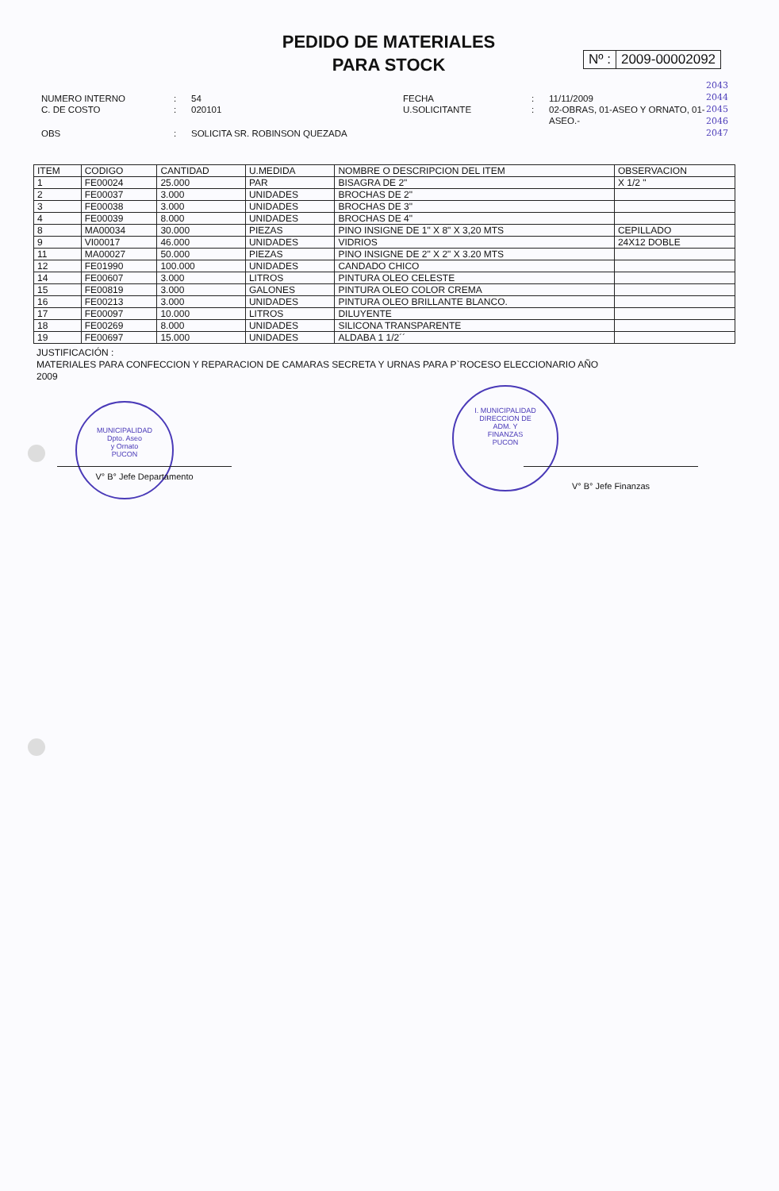PEDIDO DE MATERIALES
PARA STOCK
Nº : 2009-00002092
2043
2044
2045
2046
2047
| NUMERO INTERNO C. DE COSTO | : : | 54 020101 | FECHA U.SOLICITANTE | : : | 11/11/2009 02-OBRAS, 01-ASEO Y ORNATO, 01- ASEO.- |
| OBS | : | SOLICITA SR. ROBINSON QUEZADA | | | |
| ITEM | CODIGO | CANTIDAD | U.MEDIDA | NOMBRE O DESCRIPCION DEL ITEM | OBSERVACION |
| --- | --- | --- | --- | --- | --- |
| 1 | FE00024 | 25.000 | PAR | BISAGRA DE 2" | X 1/2 " |
| 2 | FE00037 | 3.000 | UNIDADES | BROCHAS DE 2" | |
| 3 | FE00038 | 3.000 | UNIDADES | BROCHAS DE 3" | |
| 4 | FE00039 | 8.000 | UNIDADES | BROCHAS DE 4" | |
| 8 | MA00034 | 30.000 | PIEZAS | PINO INSIGNE DE 1" X 8" X 3,20 MTS | CEPILLADO |
| 9 | VI00017 | 46.000 | UNIDADES | VIDRIOS | 24X12 DOBLE |
| 11 | MA00027 | 50.000 | PIEZAS | PINO INSIGNE DE 2" X 2" X 3.20 MTS | |
| 12 | FE01990 | 100.000 | UNIDADES | CANDADO CHICO | |
| 14 | FE00607 | 3.000 | LITROS | PINTURA OLEO CELESTE | |
| 15 | FE00819 | 3.000 | GALONES | PINTURA OLEO COLOR CREMA | |
| 16 | FE00213 | 3.000 | UNIDADES | PINTURA OLEO BRILLANTE BLANCO. | |
| 17 | FE00097 | 10.000 | LITROS | DILUYENTE | |
| 18 | FE00269 | 8.000 | UNIDADES | SILICONA TRANSPARENTE | |
| 19 | FE00697 | 15.000 | UNIDADES | ALDABA 1 1/2´´ | |
JUSTIFICACIÓN :
MATERIALES PARA CONFECCION Y REPARACION DE CAMARAS SECRETA Y URNAS PARA P`ROCESO ELECCIONARIO AÑO 2009
MUNICIPALIDAD
Dpto. Aseo
y Ornato
PUCON
I. MUNICIPALIDAD
DIRECCION DE
ADM. Y
FINANZAS
PUCON
V° B° Jefe Departamento V° B° Jefe Finanzas